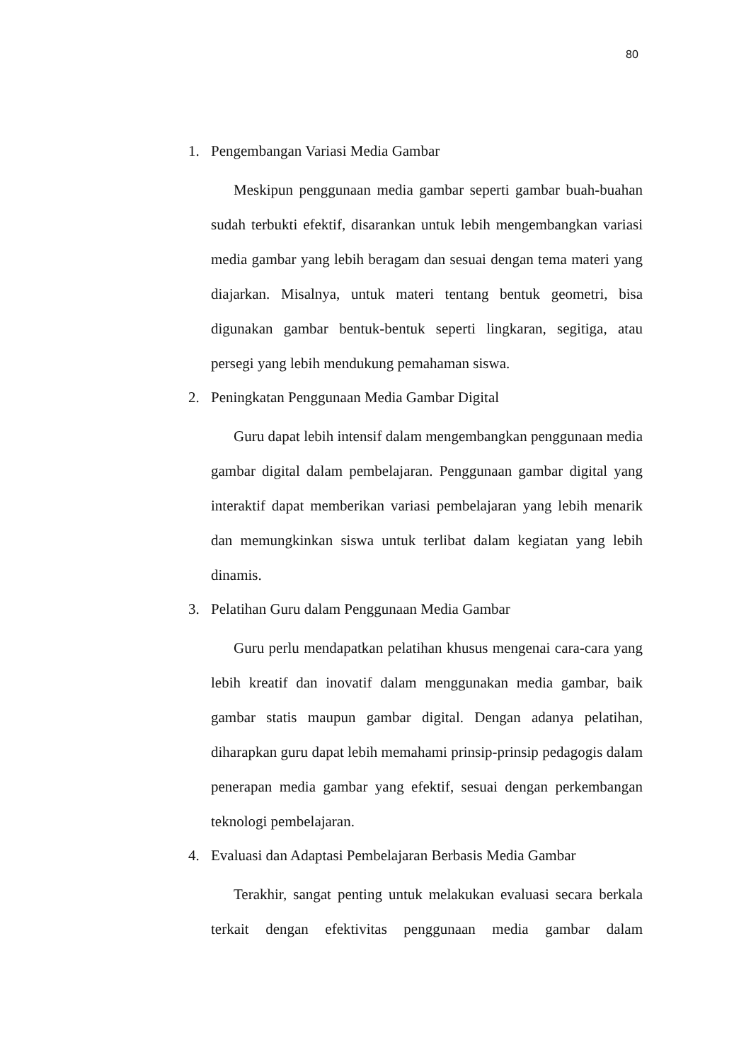80
1. Pengembangan Variasi Media Gambar
Meskipun penggunaan media gambar seperti gambar buah-buahan sudah terbukti efektif, disarankan untuk lebih mengembangkan variasi media gambar yang lebih beragam dan sesuai dengan tema materi yang diajarkan. Misalnya, untuk materi tentang bentuk geometri, bisa digunakan gambar bentuk-bentuk seperti lingkaran, segitiga, atau persegi yang lebih mendukung pemahaman siswa.
2. Peningkatan Penggunaan Media Gambar Digital
Guru dapat lebih intensif dalam mengembangkan penggunaan media gambar digital dalam pembelajaran. Penggunaan gambar digital yang interaktif dapat memberikan variasi pembelajaran yang lebih menarik dan memungkinkan siswa untuk terlibat dalam kegiatan yang lebih dinamis.
3. Pelatihan Guru dalam Penggunaan Media Gambar
Guru perlu mendapatkan pelatihan khusus mengenai cara-cara yang lebih kreatif dan inovatif dalam menggunakan media gambar, baik gambar statis maupun gambar digital. Dengan adanya pelatihan, diharapkan guru dapat lebih memahami prinsip-prinsip pedagogis dalam penerapan media gambar yang efektif, sesuai dengan perkembangan teknologi pembelajaran.
4. Evaluasi dan Adaptasi Pembelajaran Berbasis Media Gambar
Terakhir, sangat penting untuk melakukan evaluasi secara berkala terkait dengan efektivitas penggunaan media gambar dalam